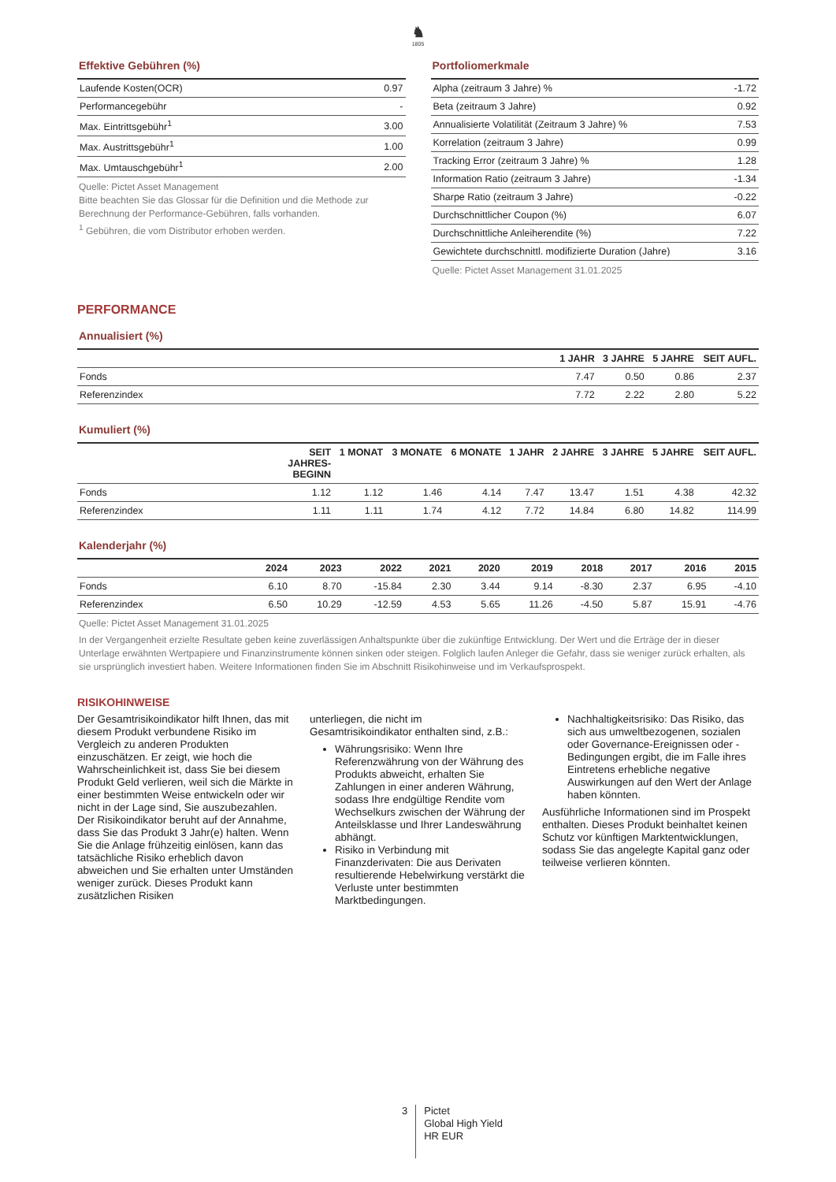♞
1805
Effektive Gebühren (%)
| Laufende Kosten(OCR) | 0.97 |
| Performancegebühr | - |
| Max. Eintrittsgebühr<sup>1</sup> | 3.00 |
| Max. Austrittsgebühr<sup>1</sup> | 1.00 |
| Max. Umtauschgebühr<sup>1</sup> | 2.00 |
Quelle: Pictet Asset Management
Bitte beachten Sie das Glossar für die Definition und die Methode zur Berechnung der Performance-Gebühren, falls vorhanden.
<sup>1</sup> Gebühren, die vom Distributor erhoben werden.
Portfoliomerkmale
| Alpha (zeitraum 3 Jahre) % | -1.72 |
| Beta (zeitraum 3 Jahre) | 0.92 |
| Annualisierte Volatilität (Zeitraum 3 Jahre) % | 7.53 |
| Korrelation (zeitraum 3 Jahre) | 0.99 |
| Tracking Error (zeitraum 3 Jahre) % | 1.28 |
| Information Ratio (zeitraum 3 Jahre) | -1.34 |
| Sharpe Ratio (zeitraum 3 Jahre) | -0.22 |
| Durchschnittlicher Coupon (%) | 6.07 |
| Durchschnittliche Anleiherendite (%) | 7.22 |
| Gewichtete durchschnittl. modifizierte Duration (Jahre) | 3.16 |
Quelle: Pictet Asset Management 31.01.2025
PERFORMANCE
Annualisiert (%)
| | 1 JAHR | 3 JAHRE | 5 JAHRE | SEIT AUFL. |
| --- | --- | --- | --- | --- |
| Fonds | 7.47 | 0.50 | 0.86 | 2.37 |
| Referenzindex | 7.72 | 2.22 | 2.80 | 5.22 |
Kumuliert (%)
| | SEIT JAHRES- BEGINN | 1 MONAT | 3 MONATE | 6 MONATE | 1 JAHR | 2 JAHRE | 3 JAHRE | 5 JAHRE | SEIT AUFL. |
| --- | --- | --- | --- | --- | --- | --- | --- | --- | --- |
| Fonds | 1.12 | 1.12 | 1.46 | 4.14 | 7.47 | 13.47 | 1.51 | 4.38 | 42.32 |
| Referenzindex | 1.11 | 1.11 | 1.74 | 4.12 | 7.72 | 14.84 | 6.80 | 14.82 | 114.99 |
Kalenderjahr (%)
| | 2024 | 2023 | 2022 | 2021 | 2020 | 2019 | 2018 | 2017 | 2016 | 2015 |
| --- | --- | --- | --- | --- | --- | --- | --- | --- | --- | --- |
| Fonds | 6.10 | 8.70 | -15.84 | 2.30 | 3.44 | 9.14 | -8.30 | 2.37 | 6.95 | -4.10 |
| Referenzindex | 6.50 | 10.29 | -12.59 | 4.53 | 5.65 | 11.26 | -4.50 | 5.87 | 15.91 | -4.76 |
Quelle: Pictet Asset Management 31.01.2025
In der Vergangenheit erzielte Resultate geben keine zuverlässigen Anhaltspunkte über die zukünftige Entwicklung. Der Wert und die Erträge der in dieser Unterlage erwähnten Wertpapiere und Finanzinstrumente können sinken oder steigen. Folglich laufen Anleger die Gefahr, dass sie weniger zurück erhalten, als sie ursprünglich investiert haben. Weitere Informationen finden Sie im Abschnitt Risikohinweise und im Verkaufsprospekt.
RISIKOHINWEISE
Der Gesamtrisikoindikator hilft Ihnen, das mit diesem Produkt verbundene Risiko im Vergleich zu anderen Produkten einzuschätzen. Er zeigt, wie hoch die Wahrscheinlichkeit ist, dass Sie bei diesem Produkt Geld verlieren, weil sich die Märkte in einer bestimmten Weise entwickeln oder wir nicht in der Lage sind, Sie auszubezahlen. Der Risikoindikator beruht auf der Annahme, dass Sie das Produkt 3 Jahr(e) halten. Wenn Sie die Anlage frühzeitig einlösen, kann das tatsächliche Risiko erheblich davon abweichen und Sie erhalten unter Umständen weniger zurück. Dieses Produkt kann zusätzlichen Risiken
unterliegen, die nicht im Gesamtrisikoindikator enthalten sind, z.B.:
Währungsrisiko: Wenn Ihre Referenzwährung von der Währung des Produkts abweicht, erhalten Sie Zahlungen in einer anderen Währung, sodass Ihre endgültige Rendite vom Wechselkurs zwischen der Währung der Anteilsklasse und Ihrer Landeswährung abhängt.
Risiko in Verbindung mit Finanzderivaten: Die aus Derivaten resultierende Hebelwirkung verstärkt die Verluste unter bestimmten Marktbedingungen.
Nachhaltigkeitsrisiko: Das Risiko, das sich aus umweltbezogenen, sozialen oder Governance-Ereignissen oder -Bedingungen ergibt, die im Falle ihres Eintretens erhebliche negative Auswirkungen auf den Wert der Anlage haben könnten.
Ausführliche Informationen sind im Prospekt enthalten. Dieses Produkt beinhaltet keinen Schutz vor künftigen Marktentwicklungen, sodass Sie das angelegte Kapital ganz oder teilweise verlieren könnten.
3 Pictet
Global High Yield
HR EUR